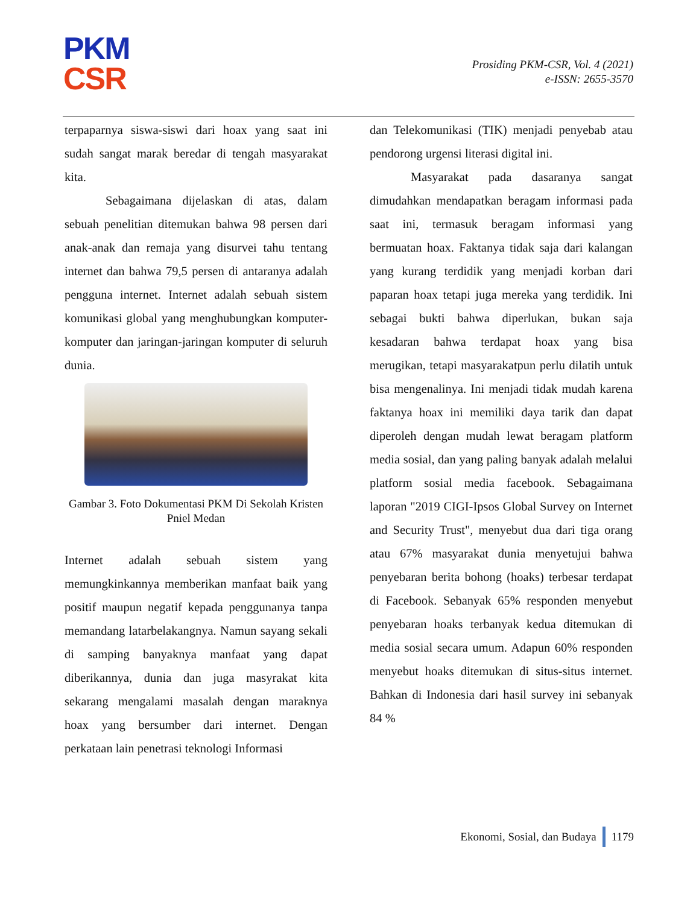PKM
CSR
Prosiding PKM-CSR, Vol. 4 (2021)
e-ISSN: 2655-3570
terpaparnya siswa-siswi dari hoax yang saat ini sudah sangat marak beredar di tengah masyarakat kita.
Sebagaimana dijelaskan di atas, dalam sebuah penelitian ditemukan bahwa 98 persen dari anak-anak dan remaja yang disurvei tahu tentang internet dan bahwa 79,5 persen di antaranya adalah pengguna internet. Internet adalah sebuah sistem komunikasi global yang menghubungkan komputer-komputer dan jaringan-jaringan komputer di seluruh dunia.
Gambar 3. Foto Dokumentasi PKM Di Sekolah Kristen Pniel Medan
Internet adalah sebuah sistem yang memungkinkannya memberikan manfaat baik yang positif maupun negatif kepada penggunanya tanpa memandang latarbelakangnya. Namun sayang sekali di samping banyaknya manfaat yang dapat diberikannya, dunia dan juga masyrakat kita sekarang mengalami masalah dengan maraknya hoax yang bersumber dari internet. Dengan perkataan lain penetrasi teknologi Informasi
dan Telekomunikasi (TIK) menjadi penyebab atau pendorong urgensi literasi digital ini.
Masyarakat pada dasaranya sangat dimudahkan mendapatkan beragam informasi pada saat ini, termasuk beragam informasi yang bermuatan hoax. Faktanya tidak saja dari kalangan yang kurang terdidik yang menjadi korban dari paparan hoax tetapi juga mereka yang terdidik. Ini sebagai bukti bahwa diperlukan, bukan saja kesadaran bahwa terdapat hoax yang bisa merugikan, tetapi masyarakatpun perlu dilatih untuk bisa mengenalinya. Ini menjadi tidak mudah karena faktanya hoax ini memiliki daya tarik dan dapat diperoleh dengan mudah lewat beragam platform media sosial, dan yang paling banyak adalah melalui platform sosial media facebook. Sebagaimana laporan "2019 CIGI-Ipsos Global Survey on Internet and Security Trust", menyebut dua dari tiga orang atau 67% masyarakat dunia menyetujui bahwa penyebaran berita bohong (hoaks) terbesar terdapat di Facebook. Sebanyak 65% responden menyebut penyebaran hoaks terbanyak kedua ditemukan di media sosial secara umum. Adapun 60% responden menyebut hoaks ditemukan di situs-situs internet. Bahkan di Indonesia dari hasil survey ini sebanyak 84 %
Ekonomi, Sosial, dan Budaya 1179